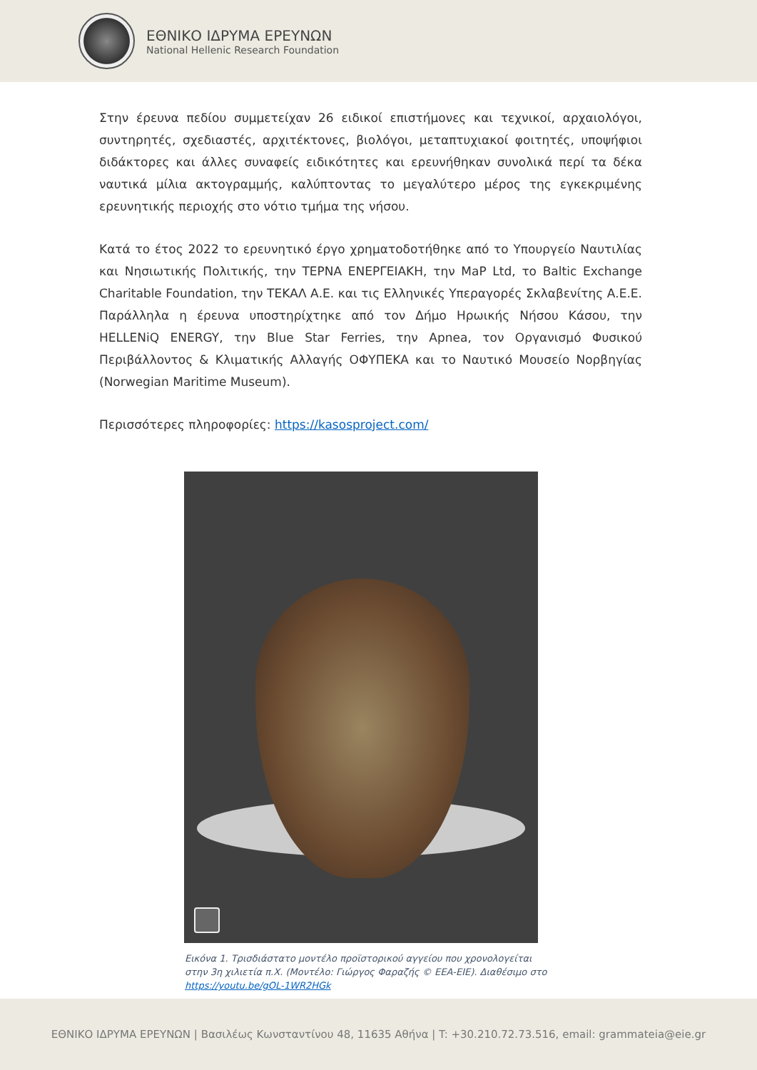ΕΘΝΙΚΟ ΙΔΡΥΜΑ ΕΡΕΥΝΩΝ
National Hellenic Research Foundation
Στην έρευνα πεδίου συμμετείχαν 26 ειδικοί επιστήμονες και τεχνικοί, αρχαιολόγοι, συντηρητές, σχεδιαστές, αρχιτέκτονες, βιολόγοι, μεταπτυχιακοί φοιτητές, υποψήφιοι διδάκτορες και άλλες συναφείς ειδικότητες και ερευνήθηκαν συνολικά περί τα δέκα ναυτικά μίλια ακτογραμμής, καλύπτοντας το μεγαλύτερο μέρος της εγκεκριμένης ερευνητικής περιοχής στο νότιο τμήμα της νήσου.
Κατά το έτος 2022 το ερευνητικό έργο χρηματοδοτήθηκε από το Υπουργείο Ναυτιλίας και Νησιωτικής Πολιτικής, την ΤΕΡΝΑ ΕΝΕΡΓΕΙΑΚΗ, την MaP Ltd, το Baltic Exchange Charitable Foundation, την ΤΕΚΑΛ Α.Ε. και τις Ελληνικές Υπεραγορές Σκλαβενίτης Α.Ε.Ε. Παράλληλα η έρευνα υποστηρίχτηκε από τον Δήμο Ηρωικής Νήσου Κάσου, την HELLENiQ ENERGY, την Blue Star Ferries, την Apnea, τον Οργανισμό Φυσικού Περιβάλλοντος & Κλιματικής Αλλαγής ΟΦΥΠΕΚΑ και το Ναυτικό Μουσείο Νορβηγίας (Norwegian Maritime Museum).
Περισσότερες πληροφορίες: https://kasosproject.com/
Εικόνα 1. Τρισδιάστατο μοντέλο προϊστορικού αγγείου που χρονολογείται στην 3η χιλιετία π.Χ. (Μοντέλο: Γιώργος Φαραζής © ΕΕΑ-ΕΙΕ). Διαθέσιμο στο https://youtu.be/gOL-1WR2HGk
ΕΘΝΙΚΟ ΙΔΡΥΜΑ ΕΡΕΥΝΩΝ | Βασιλέως Κωνσταντίνου 48, 11635 Αθήνα | T: +30.210.72.73.516, email: grammateia@eie.gr